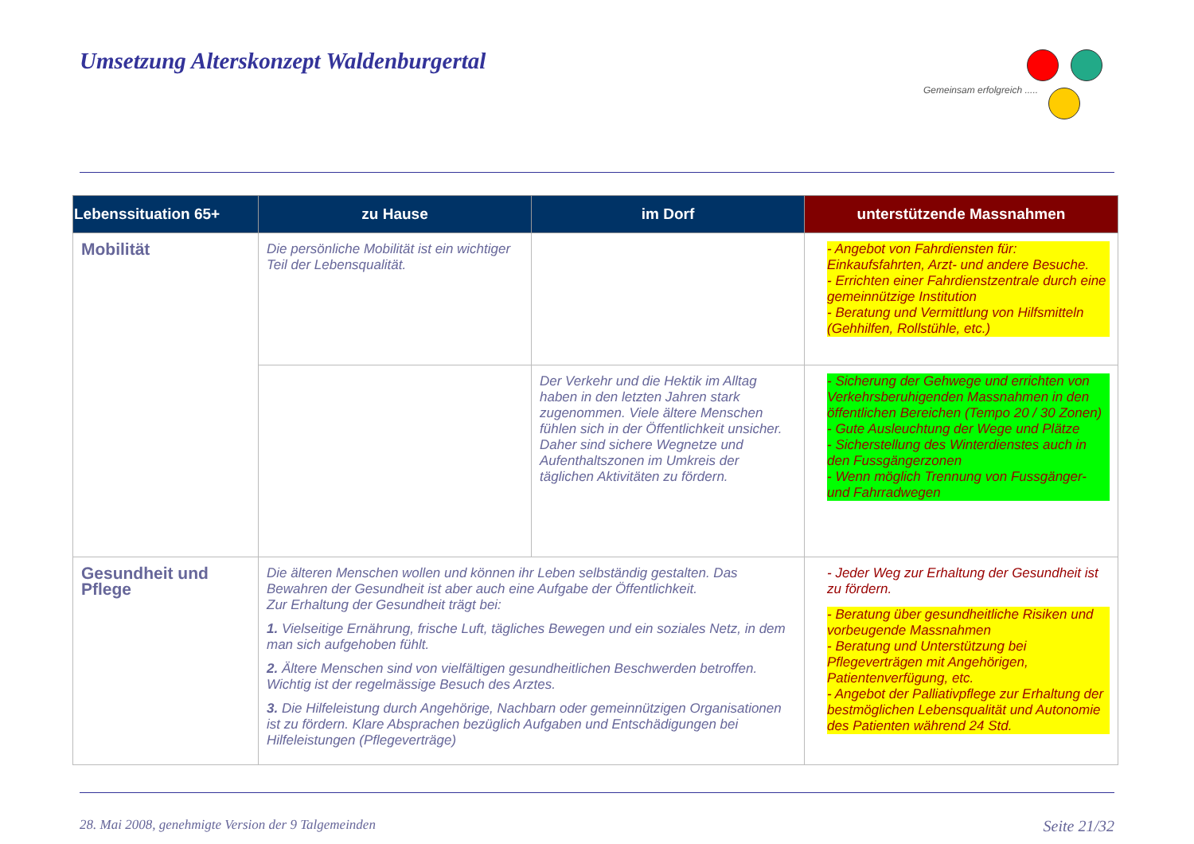Umsetzung Alterskonzept Waldenburgertal
Gemeinsam erfolgreich .....
| Lebenssituation 65+ | zu Hause | im Dorf | unterstützende Massnahmen |
| --- | --- | --- | --- |
| Mobilität | Die persönliche Mobilität ist ein wichtiger Teil der Lebensqualität. | | - Angebot von Fahrdiensten für: Einkaufsfahrten, Arzt- und andere Besuche. - Errichten einer Fahrdienstzentrale durch eine gemeinnützige Institution - Beratung und Vermittlung von Hilfsmitteln (Gehhilfen, Rollstühle, etc.) |
| | | Der Verkehr und die Hektik im Alltag haben in den letzten Jahren stark zugenommen. Viele ältere Menschen fühlen sich in der Öffentlichkeit unsicher. Daher sind sichere Wegnetze und Aufenthaltszonen im Umkreis der täglichen Aktivitäten zu fördern. | - Sicherung der Gehwege und errichten von Verkehrsberuhigenden Massnahmen in den öffentlichen Bereichen (Tempo 20 / 30 Zonen) - Gute Ausleuchtung der Wege und Plätze - Sicherstellung des Winterdienstes auch in den Fussgängerzonen - Wenn möglich Trennung von Fussgänger- und Fahrradwegen |
| Gesundheit und Pflege | Die älteren Menschen wollen und können ihr Leben selbständig gestalten. Das Bewahren der Gesundheit ist aber auch eine Aufgabe der Öffentlichkeit. Zur Erhaltung der Gesundheit trägt bei: 1. Vielseitige Ernährung, frische Luft, tägliches Bewegen und ein soziales Netz, in dem man sich aufgehoben fühlt. 2. Ältere Menschen sind von vielfältigen gesundheitlichen Beschwerden betroffen. Wichtig ist der regelmässige Besuch des Arztes. 3. Die Hilfeleistung durch Angehörige, Nachbarn oder gemeinnützigen Organisationen ist zu fördern. Klare Absprachen bezüglich Aufgaben und Entschädigungen bei Hilfeleistungen (Pflegeverträge) | | - Jeder Weg zur Erhaltung der Gesundheit ist zu fördern. - Beratung über gesundheitliche Risiken und vorbeugende Massnahmen - Beratung und Unterstützung bei Pflegeverträgen mit Angehörigen, Patientenverfügung, etc. - Angebot der Palliativpflege zur Erhaltung der bestmöglichen Lebensqualität und Autonomie des Patienten während 24 Std. |
28. Mai 2008, genehmigte Version der 9 Talgemeinden Seite 21/32